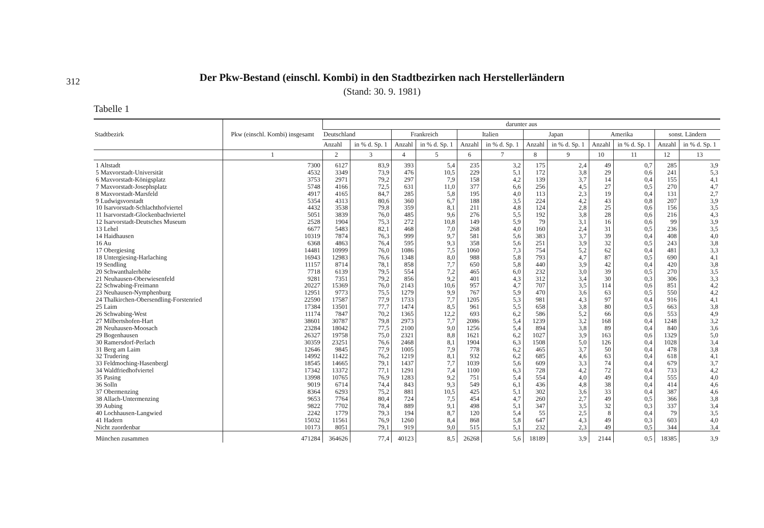312
Der Pkw-Bestand (einschl. Kombi) in den Stadtbezirken nach Herstellerländern
(Stand: 30. 9. 1981)
Tabelle 1
| Stadtbezirk | Pkw (einschl. Kombi) insgesamt | darunter aus | | | | | | | | | | | |
| --- | --- | --- | --- | --- | --- | --- | --- | --- | --- | --- | --- | --- | --- |
| | | Deutschland | | Frankreich | | Italien | | Japan | | Amerika | | sonst. Ländern | |
| | | Anzahl | in % d. Sp. 1 | Anzahl | in % d. Sp. 1 | Anzahl | in % d. Sp. 1 | Anzahl | in % d. Sp. 1 | Anzahl | in % d. Sp. 1 | Anzahl | in % d. Sp. 1 |
| | 1 | 2 | 3 | 4 | 5 | 6 | 7 | 8 | 9 | 10 | 11 | 12 | 13 |
| 1 Altstadt | 7300 | 6127 | 83,9 | 393 | 5,4 | 235 | 3,2 | 175 | 2,4 | 49 | 0,7 | 285 | 3,9 |
| 5 Maxvorstadt-Universität | 4532 | 3349 | 73,9 | 476 | 10,5 | 229 | 5,1 | 172 | 3,8 | 29 | 0,6 | 241 | 5,3 |
| 6 Maxvorstadt-Königsplatz | 3753 | 2971 | 79,2 | 297 | 7,9 | 158 | 4,2 | 139 | 3,7 | 14 | 0,4 | 155 | 4,1 |
| 7 Maxvorstadt-Josephsplatz | 5748 | 4166 | 72,5 | 631 | 11,0 | 377 | 6,6 | 256 | 4,5 | 27 | 0,5 | 270 | 4,7 |
| 8 Maxvorstadt-Marsfeld | 4917 | 4165 | 84,7 | 285 | 5,8 | 195 | 4,0 | 113 | 2,3 | 19 | 0,4 | 131 | 2,7 |
| 9 Ludwigsvorstadt | 5354 | 4313 | 80,6 | 360 | 6,7 | 188 | 3,5 | 224 | 4,2 | 43 | 0,8 | 207 | 3,9 |
| 10 Isarvorstadt-Schlachthofviertel | 4432 | 3538 | 79,8 | 359 | 8,1 | 211 | 4,8 | 124 | 2,8 | 25 | 0,6 | 156 | 3,5 |
| 11 Isarvorstadt-Glockenbachviertel | 5051 | 3839 | 76,0 | 485 | 9,6 | 276 | 5,5 | 192 | 3,8 | 28 | 0,6 | 216 | 4,3 |
| 12 Isarvorstadt-Deutsches Museum | 2528 | 1904 | 75,3 | 272 | 10,8 | 149 | 5,9 | 79 | 3,1 | 16 | 0,6 | 99 | 3,9 |
| 13 Lehel | 6677 | 5483 | 82,1 | 468 | 7,0 | 268 | 4,0 | 160 | 2,4 | 31 | 0,5 | 236 | 3,5 |
| 14 Haidhausen | 10319 | 7874 | 76,3 | 999 | 9,7 | 581 | 5,6 | 383 | 3,7 | 39 | 0,4 | 408 | 4,0 |
| 16 Au | 6368 | 4863 | 76,4 | 595 | 9,3 | 358 | 5,6 | 251 | 3,9 | 32 | 0,5 | 243 | 3,8 |
| 17 Obergiesing | 14481 | 10999 | 76,0 | 1086 | 7,5 | 1060 | 7,3 | 754 | 5,2 | 62 | 0,4 | 481 | 3,3 |
| 18 Untergiesing-Harlaching | 16943 | 12983 | 76,6 | 1348 | 8,0 | 988 | 5,8 | 793 | 4,7 | 87 | 0,5 | 690 | 4,1 |
| 19 Sendling | 11157 | 8714 | 78,1 | 858 | 7,7 | 650 | 5,8 | 440 | 3,9 | 42 | 0,4 | 420 | 3,8 |
| 20 Schwanthalerhöhe | 7718 | 6139 | 79,5 | 554 | 7,2 | 465 | 6,0 | 232 | 3,0 | 39 | 0,5 | 270 | 3,5 |
| 21 Neuhausen-Oberwiesenfeld | 9281 | 7351 | 79,2 | 856 | 9,2 | 401 | 4,3 | 312 | 3,4 | 30 | 0,3 | 306 | 3,3 |
| 22 Schwabing-Freimann | 20227 | 15369 | 76,0 | 2143 | 10,6 | 957 | 4,7 | 707 | 3,5 | 114 | 0,6 | 851 | 4,2 |
| 23 Neuhausen-Nymphenburg | 12951 | 9773 | 75,5 | 1279 | 9,9 | 767 | 5,9 | 470 | 3,6 | 63 | 0,5 | 550 | 4,2 |
| 24 Thalkirchen-Obersendling-Forstenried | 22590 | 17587 | 77,9 | 1733 | 7,7 | 1205 | 5,3 | 981 | 4,3 | 97 | 0,4 | 916 | 4,1 |
| 25 Laim | 17384 | 13501 | 77,7 | 1474 | 8,5 | 961 | 5,5 | 658 | 3,8 | 80 | 0,5 | 663 | 3,8 |
| 26 Schwabing-West | 11174 | 7847 | 70,2 | 1365 | 12,2 | 693 | 6,2 | 586 | 5,2 | 66 | 0,6 | 553 | 4,9 |
| 27 Milbertshofen-Hart | 38601 | 30787 | 79,8 | 2973 | 7,7 | 2086 | 5,4 | 1239 | 3,2 | 168 | 0,4 | 1248 | 3,2 |
| 28 Neuhausen-Moosach | 23284 | 18042 | 77,5 | 2100 | 9,0 | 1256 | 5,4 | 894 | 3,8 | 89 | 0,4 | 840 | 3,6 |
| 29 Bogenhausen | 26327 | 19758 | 75,0 | 2321 | 8,8 | 1621 | 6,2 | 1027 | 3,9 | 163 | 0,6 | 1329 | 5,0 |
| 30 Ramersdorf-Perlach | 30359 | 23251 | 76,6 | 2468 | 8,1 | 1904 | 6,3 | 1508 | 5,0 | 126 | 0,4 | 1028 | 3,4 |
| 31 Berg am Laim | 12646 | 9845 | 77,9 | 1005 | 7,9 | 778 | 6,2 | 465 | 3,7 | 50 | 0,4 | 478 | 3,8 |
| 32 Trudering | 14992 | 11422 | 76,2 | 1219 | 8,1 | 932 | 6,2 | 685 | 4,6 | 63 | 0,4 | 618 | 4,1 |
| 33 Feldmoching-Hasenbergl | 18545 | 14665 | 79,1 | 1437 | 7,7 | 1039 | 5,6 | 609 | 3,3 | 74 | 0,4 | 679 | 3,7 |
| 34 Waldfriedhofviertel | 17342 | 13372 | 77,1 | 1291 | 7,4 | 1100 | 6,3 | 728 | 4,2 | 72 | 0,4 | 733 | 4,2 |
| 35 Pasing | 13998 | 10765 | 76,9 | 1283 | 9,2 | 751 | 5,4 | 554 | 4,0 | 49 | 0,4 | 555 | 4,0 |
| 36 Solln | 9019 | 6714 | 74,4 | 843 | 9,3 | 549 | 6,1 | 436 | 4,8 | 38 | 0,4 | 414 | 4,6 |
| 37 Obermenzing | 8364 | 6293 | 75,2 | 881 | 10,5 | 425 | 5,1 | 302 | 3,6 | 33 | 0,4 | 387 | 4,6 |
| 38 Allach-Untermenzing | 9653 | 7764 | 80,4 | 724 | 7,5 | 454 | 4,7 | 260 | 2,7 | 49 | 0,5 | 366 | 3,8 |
| 39 Aubing | 9822 | 7702 | 78,4 | 889 | 9,1 | 498 | 5,1 | 347 | 3,5 | 32 | 0,3 | 337 | 3,4 |
| 40 Lochhausen-Langwied | 2242 | 1779 | 79,3 | 194 | 8,7 | 120 | 5,4 | 55 | 2,5 | 8 | 0,4 | 79 | 3,5 |
| 41 Hadern | 15032 | 11561 | 76,9 | 1260 | 8,4 | 868 | 5,8 | 647 | 4,3 | 49 | 0,3 | 603 | 4,0 |
| Nicht zuordenbar | 10173 | 8051 | 79,1 | 919 | 9,0 | 515 | 5,1 | 232 | 2,3 | 49 | 0,5 | 344 | 3,4 |
| München zusammen | 471284 | 364626 | 77,4 | 40123 | 8,5 | 26268 | 5,6 | 18189 | 3,9 | 2144 | 0,5 | 18385 | 3,9 |